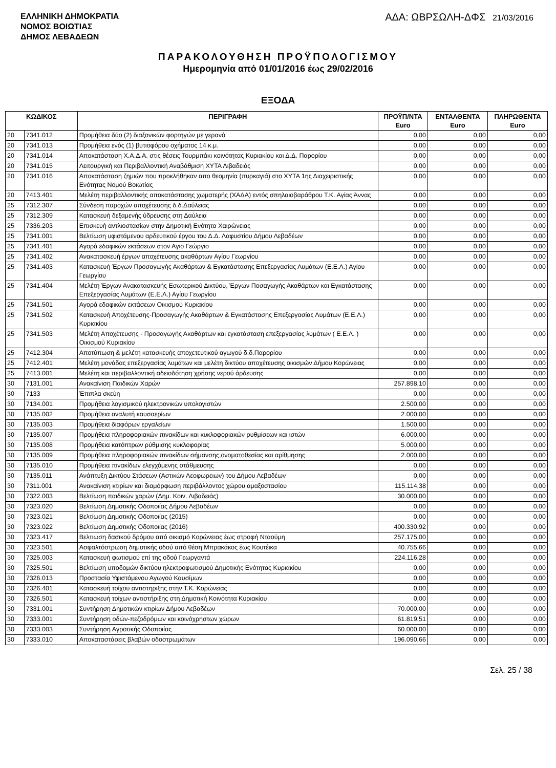ΕΛΛΗΝΙΚΗ ΔΗΜΟΚΡΑΤΙΑ
ΝΟΜΟΣ ΒΟΙΩΤΙΑΣ
ΔΗΜΟΣ ΛΕΒΑΔΕΩΝ
ΑΔΑ: ΩΒΡΣΩΛΗ-ΔΦΣ 21/03/2016
ΠΑΡΑΚΟΛΟΥΘΗΣΗ ΠΡΟΫΠΟΛΟΓΙΣΜΟΥ
Ημερομηνία από 01/01/2016 έως 29/02/2016
ΕΞΟΔΑ
| ΚΩΔΙΚΟΣ | | ΠΕΡΙΓΡΑΦΗ | ΠΡΟΫΠ/ΝΤΑ Euro | ΕΝΤΑΛΘΕΝΤΑ Euro | ΠΛΗΡΩΘΕΝΤΑ Euro |
| --- | --- | --- | --- | --- | --- |
| 20 | 7341.012 | Προμήθεια δύο (2) διαξονικών φορτηγών με γερανό | 0,00 | 0,00 | 0,00 |
| 20 | 7341.013 | Προμήθεια ενός (1) βυτιοφόρου οχήματος 14 κ.μ. | 0,00 | 0,00 | 0,00 |
| 20 | 7341.014 | Αποκατάσταση Χ.Α.Δ.Α. στις θέσεις Τουρμπάκι κοινότητας Κυριακίου και Δ.Δ. Παρορίου | 0,00 | 0,00 | 0,00 |
| 20 | 7341.015 | Λειτουργική και Περιβαλλοντική Αναβάθμιση ΧΥΤΑ Λιβαδειάς | 0,00 | 0,00 | 0,00 |
| 20 | 7341.016 | Αποκατάσταση ζημιών που προκλήθηκαν απο θεομηνία (πυρκαγιά) στο ΧΥΤΑ 1ης Διαχειριστικής Ενότητας Νομού Βοιωτίας | 0,00 | 0,00 | 0,00 |
| 20 | 7413.401 | Μελέτη περιβαλλοντικής αποκατάστασης χωματερής (ΧΑΔΑ) εντός σπηλαιοβαράθρου Τ.Κ. Αγίας Άννας | 0,00 | 0,00 | 0,00 |
| 25 | 7312.307 | Σύνδεση παροχών αποχέτευσης δ.δ.Δαύλειας | 0,00 | 0,00 | 0,00 |
| 25 | 7312.309 | Κατασκευή δεξαμενής ύδρευσης στη Δαύλεια | 0,00 | 0,00 | 0,00 |
| 25 | 7336.203 | Επισκευή αντλιοστασίων στην Δημοτική Ενότητα Χαιρώνειας | 0,00 | 0,00 | 0,00 |
| 25 | 7341.001 | Βελτίωση υφιστάμενου αρδευτικού έργου του Δ.Δ. Λαφυστίου Δήμου Λεβαδέων | 0,00 | 0,00 | 0,00 |
| 25 | 7341.401 | Αγορά εδαφικών εκτάσεων στον Αγιο Γεώργιο | 0,00 | 0,00 | 0,00 |
| 25 | 7341.402 | Ανακατασκευή έργων αποχέτευσης ακαθάρτων Αγίου Γεωργίου | 0,00 | 0,00 | 0,00 |
| 25 | 7341.403 | Κατασκευή Έργων Προσαγωγής Ακαθάρτων & Εγκατάστασης Επεξεργασίας Λυμάτων (Ε.Ε.Λ.) Αγίου Γεωργίου | 0,00 | 0,00 | 0,00 |
| 25 | 7341.404 | Μελέτη Έργων Ανακατασκευής Εσωτερικού Δικτύου, Έργων Ποσαγωγής Ακαθάρτων και Εγκατάστασης Επεξεργασίας Λυμάτων (Ε.Ε.Λ.) Αγίου Γεωργίου | 0,00 | 0,00 | 0,00 |
| 25 | 7341.501 | Αγορά εδαφικών εκτάσεων Οικισμού Κυριακίου | 0,00 | 0,00 | 0,00 |
| 25 | 7341.502 | Κατασκευή Αποχέτευσης-Προσαγωγής Ακαθάρτων & Εγκατάστασης Επεξεργασίας Λυμάτων (Ε.Ε.Λ.) Κυριακίου | 0,00 | 0,00 | 0,00 |
| 25 | 7341.503 | Μελέτη Αποχέτευσης - Προσαγωγής Ακαθάρτων και εγκατάσταση επεξεργασίας λυμάτων ( Ε.Ε.Λ. ) Οικισμού Κυριακίου | 0,00 | 0,00 | 0,00 |
| 25 | 7412.304 | Αποτύπωση & μελέτη κατασκευής αποχετευτικού αγωγού δ.δ.Παρορίου | 0,00 | 0,00 | 0,00 |
| 25 | 7412.401 | Μελέτη μονάδας επεξεργασίας λυμάτων και μελέτη δικτύου αποχέτευσης οικισμών Δήμου Κορώνειας | 0,00 | 0,00 | 0,00 |
| 25 | 7413.001 | Μελέτη και περιβαλλοντική αδειοδότηση χρήσης νερού άρδευσης | 0,00 | 0,00 | 0,00 |
| 30 | 7131.001 | Ανακαίνιση Παιδικών Χαρών | 257.898,10 | 0,00 | 0,00 |
| 30 | 7133 | Έπιπλα σκεύη | 0,00 | 0,00 | 0,00 |
| 30 | 7134.001 | Προμήθεια λογισμικού ηλεκτρονικών υπολογιστών | 2.500,00 | 0,00 | 0,00 |
| 30 | 7135.002 | Προμήθεια αναλυτή καυσαερίων | 2.000,00 | 0,00 | 0,00 |
| 30 | 7135.003 | Προμήθεια διαφόρων εργαλείων | 1.500,00 | 0,00 | 0,00 |
| 30 | 7135.007 | Προμήθεια πληροφοριακών πινακίδων και κυκλοφοριακών ρυθμίσεων και ιστών | 6.000,00 | 0,00 | 0,00 |
| 30 | 7135.008 | Προμήθεια κατόπτρων ρύθμισης κυκλοφορίας | 5.000,00 | 0,00 | 0,00 |
| 30 | 7135.009 | Προμήθεια πληροφοριακών πινακίδων σήμανσης,ονοματοθεσίας και αρίθμησης | 2.000,00 | 0,00 | 0,00 |
| 30 | 7135.010 | Προμήθεια πινακίδων ελεγχόμενης στάθμευσης | 0,00 | 0,00 | 0,00 |
| 30 | 7135.011 | Ανάπτυξη Δικτύου Στάσεων (Αστικών Λεοφωρειων) του Δήμου Λεβαδέων | 0,00 | 0,00 | 0,00 |
| 30 | 7311.001 | Ανακαίνιση κτιρίων και διαμόρφωση περιβάλλοντος χώρου αμαξοστασίου | 115.114,38 | 0,00 | 0,00 |
| 30 | 7322.003 | Βελτίωση παιδικών χαρών (Δημ. Κοιν. Λιβαδειάς) | 30.000,00 | 0,00 | 0,00 |
| 30 | 7323.020 | Βελτίωση Δημοτικής Οδοποιίας Δήμου Λεβαδέων | 0,00 | 0,00 | 0,00 |
| 30 | 7323.021 | Βελτίωση Δημοτικής Οδοποιίας (2015) | 0,00 | 0,00 | 0,00 |
| 30 | 7323.022 | Βελτίωση Δημοτικής Οδοποιίας (2016) | 400.330,92 | 0,00 | 0,00 |
| 30 | 7323.417 | Βελτιωση δασικού δρόμου από οικισμό Κορώνειας έως στροφή Νταούμη | 257.175,00 | 0,00 | 0,00 |
| 30 | 7323.501 | Ασφαλτόστρωση δημοτικής οδού από θέση Μπρακάκος έως Κουτέικα | 40.755,66 | 0,00 | 0,00 |
| 30 | 7325.003 | Κατασκευή φωτισμού επί της οδού Γεωργαντά | 224.116,28 | 0,00 | 0,00 |
| 30 | 7325.501 | Βελτίωση υποδομών δικτύου ηλεκτροφωτισμού Δημοτικής Ενότητας Κυριακίου | 0,00 | 0,00 | 0,00 |
| 30 | 7326.013 | Προστασία Υφιστάμενου Αγωγού Καυσίμων | 0,00 | 0,00 | 0,00 |
| 30 | 7326.401 | Κατασκευή τοίχου αντιστηριξης στην Τ.Κ. Κορώνειας | 0,00 | 0,00 | 0,00 |
| 30 | 7326.501 | Κατασκευή τοίχων αντιστήριξης στη Δημοτική Κοινότητα Κυριακίου | 0,00 | 0,00 | 0,00 |
| 30 | 7331.001 | Συντήρηση Δημοτικών κτιρίων Δήμου Λεβαδέων | 70.000,00 | 0,00 | 0,00 |
| 30 | 7333.001 | Συντήρηση οδών-πεζοδρόμων και κοινόχρηστων χώρων | 61.819,51 | 0,00 | 0,00 |
| 30 | 7333.003 | Συντήρηση Αγροτικής Οδοποιίας | 60.000,00 | 0,00 | 0,00 |
| 30 | 7333.010 | Αποκαταστάσεις βλαβών οδοστρωμάτων | 196.090,66 | 0,00 | 0,00 |
Σελ. 25 / 38